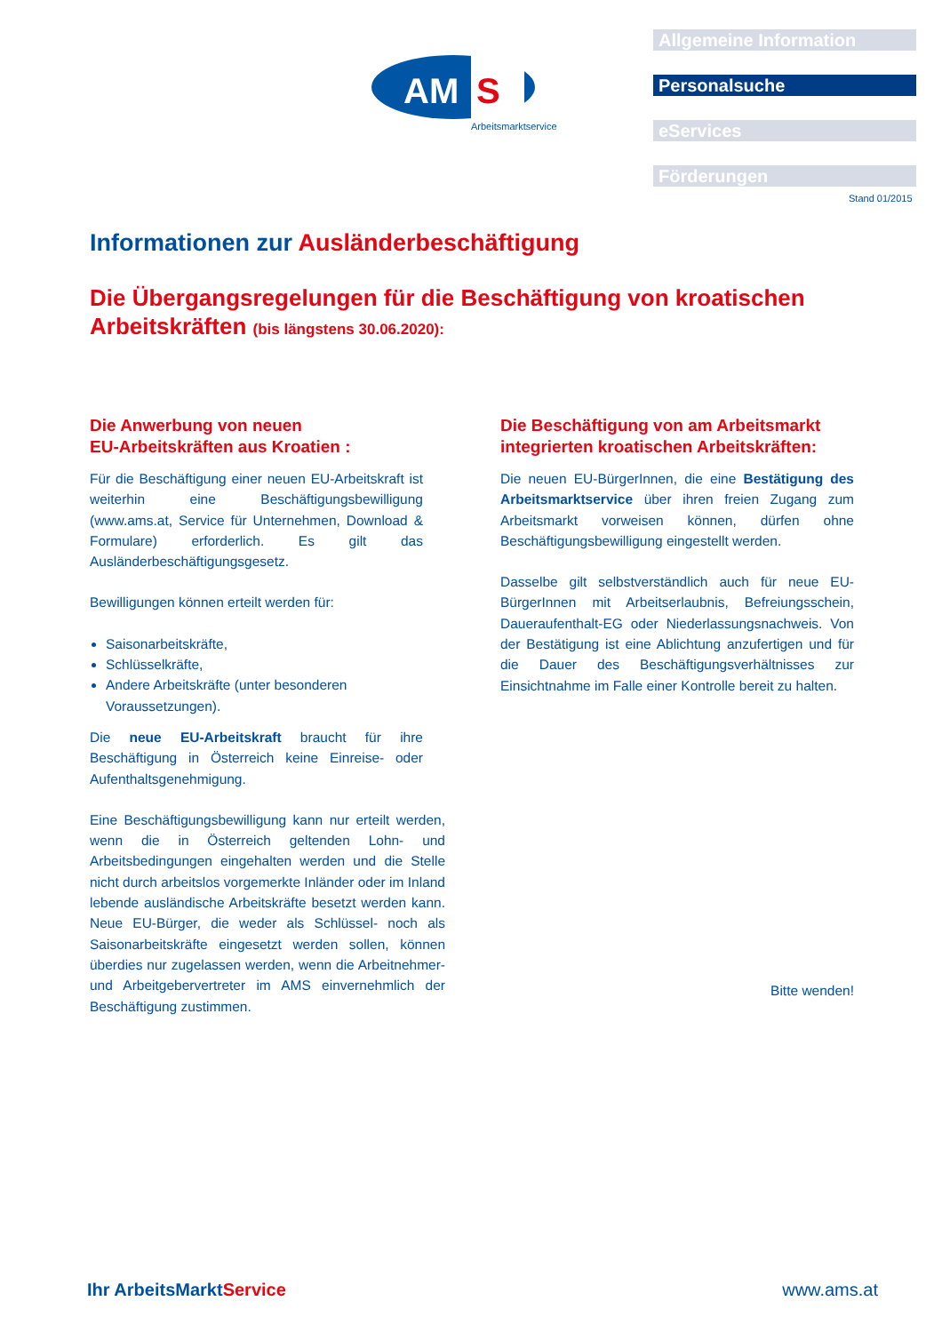AM
S
Arbeitsmarktservice
Allgemeine Information
Personalsuche
eServices
Förderungen
Stand 01/2015
Informationen zur Ausländerbeschäftigung
Die Übergangsregelungen für die Beschäftigung von kroatischen Arbeitskräften (bis längstens 30.06.2020):
Die Anwerbung von neuen
EU-Arbeitskräften aus Kroatien :
Für die Beschäftigung einer neuen EU-Arbeitskraft ist weiterhin eine Beschäftigungsbewilligung (www.ams.at, Service für Unternehmen, Download & Formulare) erforderlich. Es gilt das Ausländerbeschäftigungsgesetz.
Bewilligungen können erteilt werden für:
Saisonarbeitskräfte,
Schlüsselkräfte,
Andere Arbeitskräfte (unter besonderen Voraussetzungen).
Die neue EU-Arbeitskraft braucht für ihre Beschäftigung in Österreich keine Einreise- oder Aufenthaltsgenehmigung.
Eine Beschäftigungsbewilligung kann nur erteilt werden, wenn die in Österreich geltenden Lohn- und Arbeitsbedingungen eingehalten werden und die Stelle nicht durch arbeitslos vorgemerkte Inländer oder im Inland lebende ausländische Arbeitskräfte besetzt werden kann. Neue EU-Bürger, die weder als Schlüssel- noch als Saisonarbeitskräfte eingesetzt werden sollen, können überdies nur zugelassen werden, wenn die Arbeitnehmer- und Arbeitgebervertreter im AMS einvernehmlich der Beschäftigung zustimmen.
Die Beschäftigung von am Arbeitsmarkt integrierten kroatischen Arbeitskräften:
Die neuen EU-BürgerInnen, die eine Bestätigung des Arbeitsmarktservice über ihren freien Zugang zum Arbeitsmarkt vorweisen können, dürfen ohne Beschäftigungsbewilligung eingestellt werden.
Dasselbe gilt selbstverständlich auch für neue EU-BürgerInnen mit Arbeitserlaubnis, Befreiungsschein, Daueraufenthalt-EG oder Niederlassungsnachweis. Von der Bestätigung ist eine Ablichtung anzufertigen und für die Dauer des Beschäftigungsverhältnisses zur Einsichtnahme im Falle einer Kontrolle bereit zu halten.
Bitte wenden!
Ihr ArbeitsMarktService www.ams.at